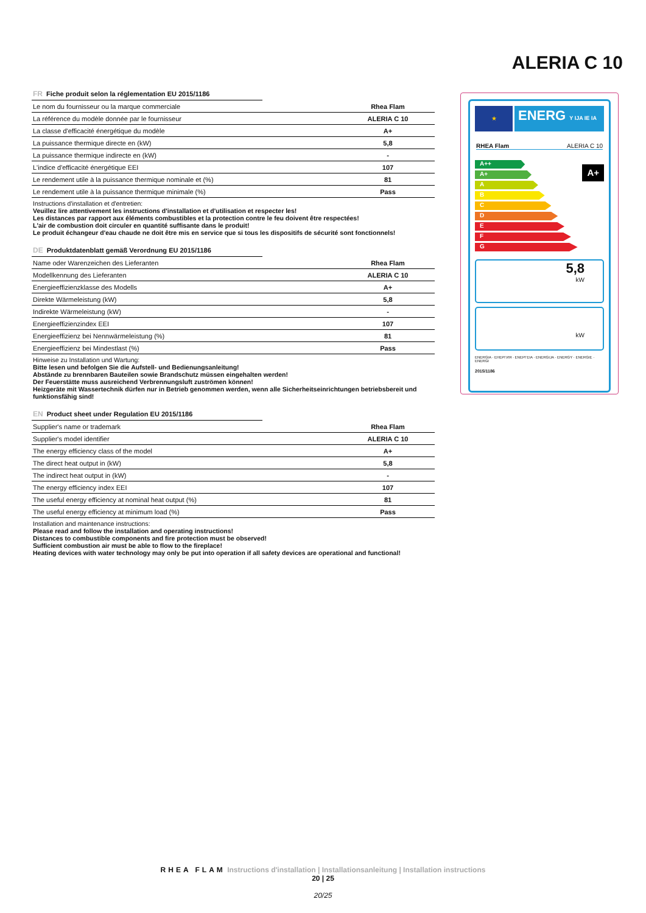ALERIA C 10
FR Fiche produit selon la réglementation EU 2015/1186
| Le nom du fournisseur ou la marque commerciale | Rhea Flam |
| La référence du modèle donnée par le fournisseur | ALERIA C 10 |
| La classe d'efficacité énergétique du modèle | A+ |
| La puissance thermique directe en (kW) | 5,8 |
| La puissance thermique indirecte en (kW) | - |
| L'indice d'efficacité énergétique EEI | 107 |
| Le rendement utile à la puissance thermique nominale et (%) | 81 |
| Le rendement utile à la puissance thermique minimale (%) | Pass |
Instructions d'installation et d'entretien:
Veuillez lire attentivement les instructions d'installation et d'utilisation et respecter les!
Les distances par rapport aux éléments combustibles et la protection contre le feu doivent être respectées!
L'air de combustion doit circuler en quantité suffisante dans le produit!
Le produit échangeur d'eau chaude ne doit être mis en service que si tous les dispositifs de sécurité sont fonctionnels!
DE Produktdatenblatt gemäß Verordnung EU 2015/1186
| Name oder Warenzeichen des Lieferanten | Rhea Flam |
| Modellkennung des Lieferanten | ALERIA C 10 |
| Energieeffizienzklasse des Modells | A+ |
| Direkte Wärmeleistung (kW) | 5,8 |
| Indirekte Wärmeleistung (kW) | - |
| Energieeffizienzindex EEI | 107 |
| Energieeffizienz bei Nennwärmeleistung (%) | 81 |
| Energieeffizienz bei Mindestlast (%) | Pass |
Hinweise zu Installation und Wartung:
Bitte lesen und befolgen Sie die Aufstell- und Bedienungsanleitung!
Abstände zu brennbaren Bauteilen sowie Brandschutz müssen eingehalten werden!
Der Feuerstätte muss ausreichend Verbrennungsluft zuströmen können!
Heizgeräte mit Wassertechnik dürfen nur in Betrieb genommen werden, wenn alle Sicherheitseinrichtungen betriebsbereit und funktionsfähig sind!
EN Product sheet under Regulation EU 2015/1186
| Supplier's name or trademark | Rhea Flam |
| Supplier's model identifier | ALERIA C 10 |
| The energy efficiency class of the model | A+ |
| The direct heat output in (kW) | 5,8 |
| The indirect heat output in (kW) | - |
| The energy efficiency index EEI | 107 |
| The useful energy efficiency at nominal heat output (%) | 81 |
| The useful energy efficiency at minimum load (%) | Pass |
Installation and maintenance instructions:
Please read and follow the installation and operating instructions!
Distances to combustible components and fire protection must be observed!
Sufficient combustion air must be able to flow to the fireplace!
Heating devices with water technology may only be put into operation if all safety devices are operational and functional!
★
ENERG Y IJA IE IA
RHEA Flam ALERIA C 10
A++
A+
A
B
C
D
E
F
G
A+
5,8
kW
kW
ENERGIA · ЕНЕРГИЯ · ΕΝΕΡΓΕΙΑ · ENERGIJA · ENERGY · ENERGIE · ENERGI
2015/1186
RHEA FLAM Instructions d'installation | Installationsanleitung | Installation instructions
20 | 25
20/25